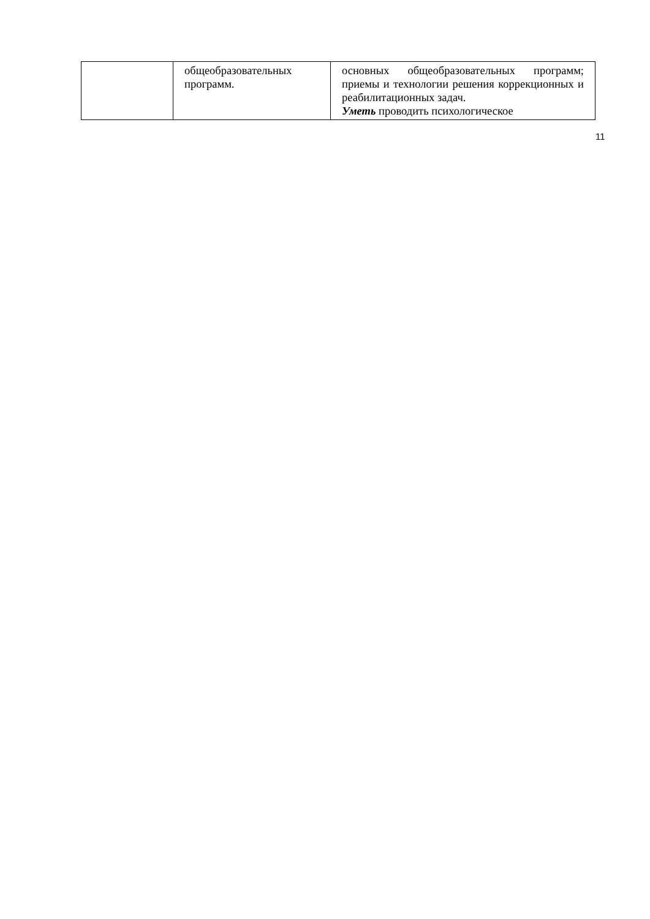| | общеобразовательных программ. | основных общеобразовательных программ; приемы и технологии решения коррекционных и реабилитационных задач. Уметь проводить психологическое |
11